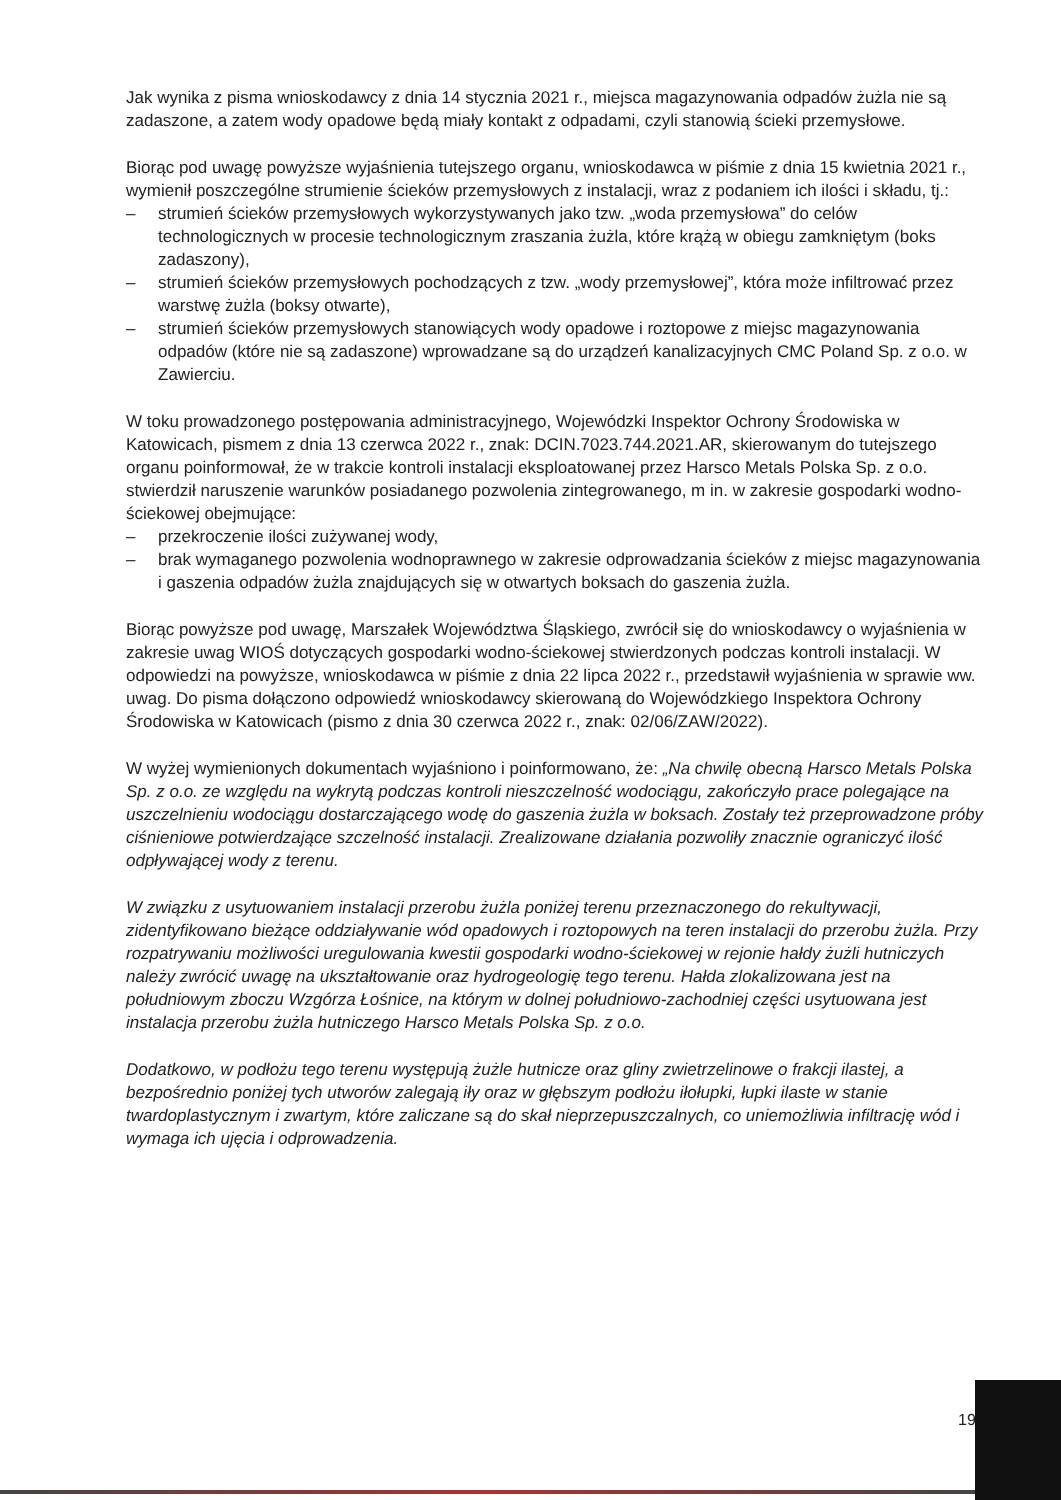Jak wynika z pisma wnioskodawcy z dnia 14 stycznia 2021 r., miejsca magazynowania odpadów żużla nie są zadaszone, a zatem wody opadowe będą miały kontakt z odpadami, czyli stanowią ścieki przemysłowe.
Biorąc pod uwagę powyższe wyjaśnienia tutejszego organu, wnioskodawca w piśmie z dnia 15 kwietnia 2021 r., wymienił poszczególne strumienie ścieków przemysłowych z instalacji, wraz z podaniem ich ilości i składu, tj.:
– strumień ścieków przemysłowych wykorzystywanych jako tzw. „woda przemysłowa” do celów technologicznych w procesie technologicznym zraszania żużla, które krążą w obiegu zamkniętym (boks zadaszony),
– strumień ścieków przemysłowych pochodzących z tzw. „wody przemysłowej”, która może infiltrować przez warstwę żużla (boksy otwarte),
– strumień ścieków przemysłowych stanowiących wody opadowe i roztopowe z miejsc magazynowania odpadów (które nie są zadaszone) wprowadzane są do urządzeń kanalizacyjnych CMC Poland Sp. z o.o. w Zawierciu.
W toku prowadzonego postępowania administracyjnego, Wojewódzki Inspektor Ochrony Środowiska w Katowicach, pismem z dnia 13 czerwca 2022 r., znak: DCIN.7023.744.2021.AR, skierowanym do tutejszego organu poinformował, że w trakcie kontroli instalacji eksploatowanej przez Harsco Metals Polska Sp. z o.o. stwierdził naruszenie warunków posiadanego pozwolenia zintegrowanego, m in. w zakresie gospodarki wodno-ściekowej obejmujące:
– przekroczenie ilości zużywanej wody,
– brak wymaganego pozwolenia wodnoprawnego w zakresie odprowadzania ścieków z miejsc magazynowania i gaszenia odpadów żużla znajdujących się w otwartych boksach do gaszenia żużla.
Biorąc powyższe pod uwagę, Marszałek Województwa Śląskiego, zwrócił się do wnioskodawcy o wyjaśnienia w zakresie uwag WIOŚ dotyczących gospodarki wodno-ściekowej stwierdzonych podczas kontroli instalacji. W odpowiedzi na powyższe, wnioskodawca w piśmie z dnia 22 lipca 2022 r., przedstawił wyjaśnienia w sprawie ww. uwag. Do pisma dołączono odpowiedź wnioskodawcy skierowaną do Wojewódzkiego Inspektora Ochrony Środowiska w Katowicach (pismo z dnia 30 czerwca 2022 r., znak: 02/06/ZAW/2022).
W wyżej wymienionych dokumentach wyjaśniono i poinformowano, że: „Na chwilę obecną Harsco Metals Polska Sp. z o.o. ze względu na wykrytą podczas kontroli nieszczelność wodociągu, zakończyło prace polegające na uszczelnieniu wodociągu dostarczającego wodę do gaszenia żużla w boksach. Zostały też przeprowadzone próby ciśnieniowe potwierdzające szczelność instalacji. Zrealizowane działania pozwoliły znacznie ograniczyć ilość odpływającej wody z terenu.
W związku z usytuowaniem instalacji przerobu żużla poniżej terenu przeznaczonego do rekultywacji, zidentyfikowano bieżące oddziaływanie wód opadowych i roztopowych na teren instalacji do przerobu żużla. Przy rozpatrywaniu możliwości uregulowania kwestii gospodarki wodno-ściekowej w rejonie hałdy żużli hutniczych należy zwrócić uwagę na ukształtowanie oraz hydrogeologię tego terenu. Hałda zlokalizowana jest na południowym zboczu Wzgórza Łośnice, na którym w dolnej południowo-zachodniej części usytuowana jest instalacja przerobu żużla hutniczego Harsco Metals Polska Sp. z o.o.
Dodatkowo, w podłożu tego terenu występują żużle hutnicze oraz gliny zwietrzelinowe o frakcji ilastej, a bezpośrednio poniżej tych utworów zalegają iły oraz w głębszym podłożu iłołupki, łupki ilaste w stanie twardoplastycznym i zwartym, które zaliczane są do skał nieprzepuszczalnych, co uniemożliwia infiltrację wód i wymaga ich ujęcia i odprowadzenia.
19